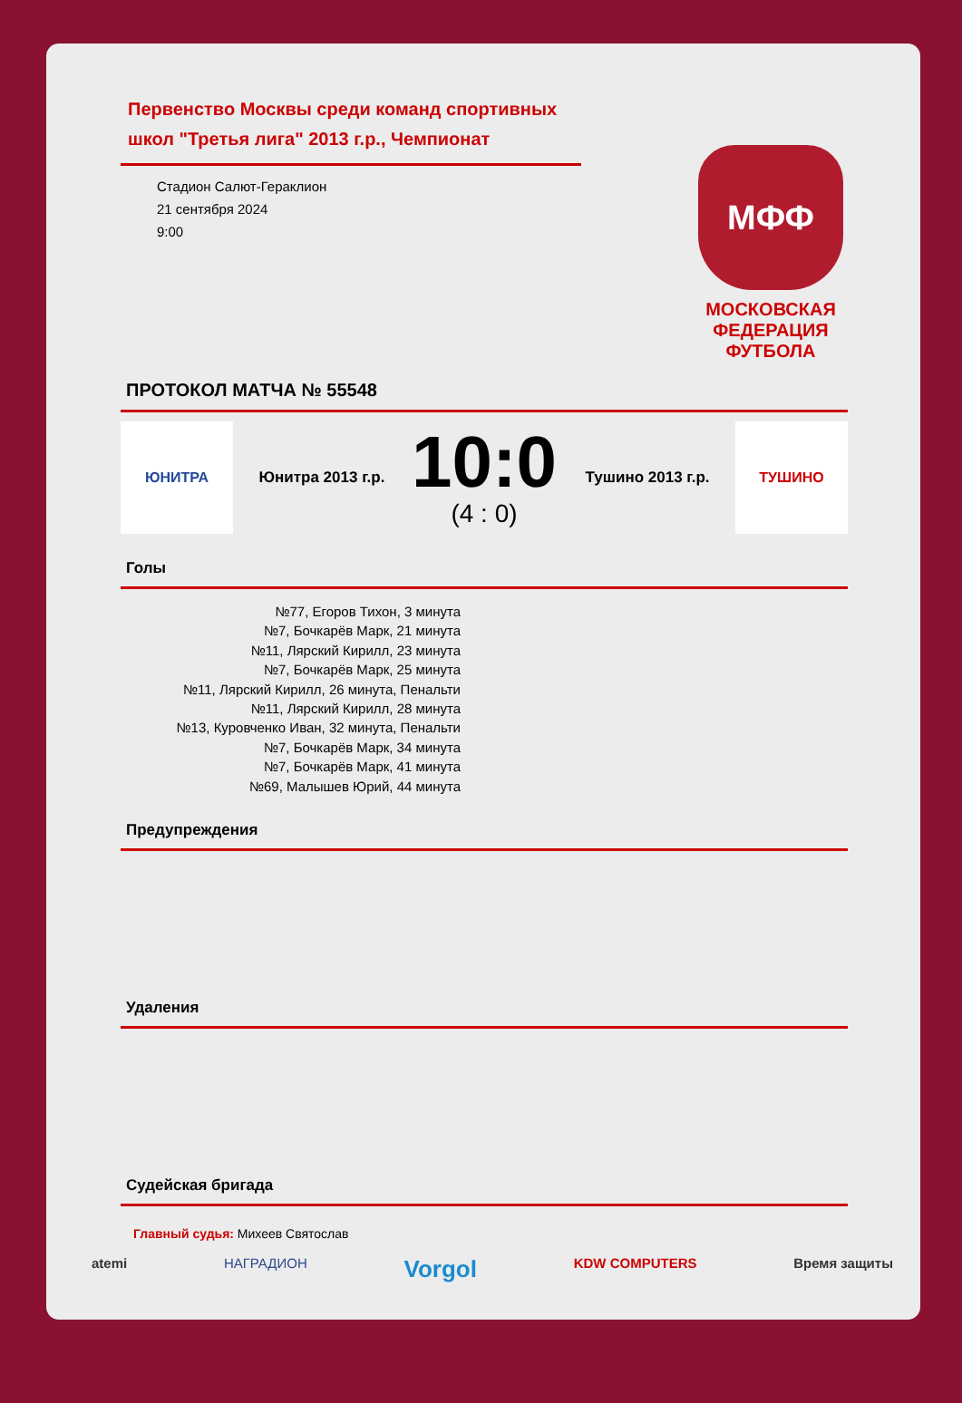Первенство Москвы среди команд спортивных школ "Третья лига" 2013 г.р., Чемпионат
Стадион Салют-Гераклион
21 сентября 2024
9:00
МФФ
МОСКОВСКАЯ ФЕДЕРАЦИЯ ФУТБОЛА
ПРОТОКОЛ МАТЧА № 55548
ЮНИТРА
Юнитра 2013 г.р.
10:0
(4 : 0)
Тушино 2013 г.р.
ТУШИНО
Голы
№77, Егоров Тихон, 3 минута
№7, Бочкарёв Марк, 21 минута
№11, Лярский Кирилл, 23 минута
№7, Бочкарёв Марк, 25 минута
№11, Лярский Кирилл, 26 минута, Пенальти
№11, Лярский Кирилл, 28 минута
№13, Куровченко Иван, 32 минута, Пенальти
№7, Бочкарёв Марк, 34 минута
№7, Бочкарёв Марк, 41 минута
№69, Малышев Юрий, 44 минута
Предупреждения
Удаления
Судейская бригада
Главный судья: Михеев Святослав
atemi НАГРАДИОН Vorgol KDW COMPUTERS Время защиты